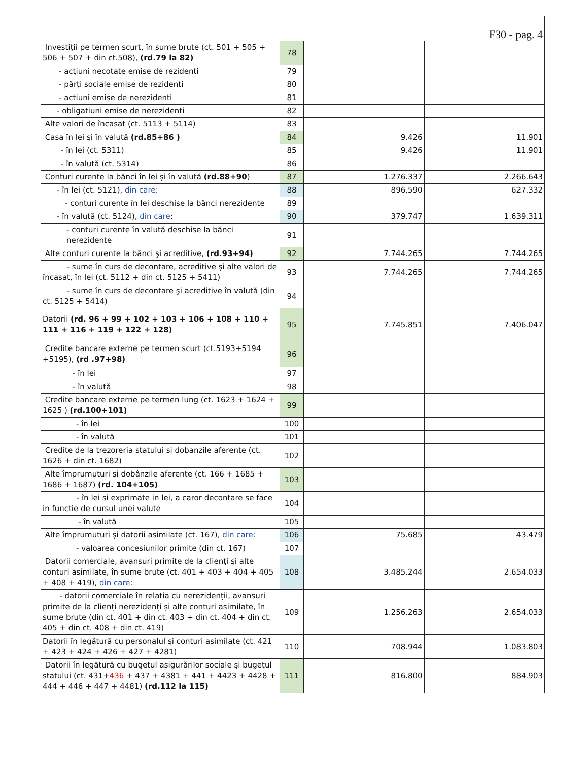| F30 - pag. 4 | | | |
| Investiţii pe termen scurt, în sume brute (ct. 501 + 505 + 506 + 507 + din ct.508), (rd.79 la 82) | 78 | | |
| - acţiuni necotate emise de rezidenti | 79 | | |
| - părţi sociale emise de rezidenti | 80 | | |
| - actiuni emise de nerezidenti | 81 | | |
| - obligatiuni emise de nerezidenti | 82 | | |
| Alte valori de încasat (ct. 5113 + 5114) | 83 | | |
| Casa în lei şi în valută (rd.85+86 ) | 84 | 9.426 | 11.901 |
| - în lei (ct. 5311) | 85 | 9.426 | 11.901 |
| - în valută (ct. 5314) | 86 | | |
| Conturi curente la bănci în lei şi în valută (rd.88+90 ) | 87 | 1.276.337 | 2.266.643 |
| - în lei (ct. 5121), din care : | 88 | 896.590 | 627.332 |
| - conturi curente în lei deschise la bănci nerezidente | 89 | | |
| - în valută (ct. 5124), din care : | 90 | 379.747 | 1.639.311 |
| - conturi curente în valută deschise la bănci nerezidente | 91 | | |
| Alte conturi curente la bănci şi acreditive, (rd.93+94) | 92 | 7.744.265 | 7.744.265 |
| - sume în curs de decontare, acreditive şi alte valori de încasat, în lei (ct. 5112 + din ct. 5125 + 5411) | 93 | 7.744.265 | 7.744.265 |
| - sume în curs de decontare şi acreditive în valută (din ct. 5125 + 5414) | 94 | | |
| Datorii (rd. 96 + 99 + 102 + 103 + 106 + 108 + 110 + 111 + 116 + 119 + 122 + 128) | 95 | 7.745.851 | 7.406.047 |
| Credite bancare externe pe termen scurt (ct.5193+5194 +5195), (rd .97+98) | 96 | | |
| - în lei | 97 | | |
| - în valută | 98 | | |
| Credite bancare externe pe termen lung (ct. 1623 + 1624 + 1625 ) (rd.100+101) | 99 | | |
| - în lei | 100 | | |
| - în valută | 101 | | |
| Credite de la trezoreria statului si dobanzile aferente (ct. 1626 + din ct. 1682) | 102 | | |
| Alte împrumuturi şi dobânzile aferente (ct. 166 + 1685 + 1686 + 1687) (rd. 104+105) | 103 | | |
| - în lei si exprimate in lei, a caror decontare se face in functie de cursul unei valute | 104 | | |
| - în valută | 105 | | |
| Alte împrumuturi şi datorii asimilate (ct. 167), din care: | 106 | 75.685 | 43.479 |
| - valoarea concesiunilor primite (din ct. 167) | 107 | | |
| Datorii comerciale, avansuri primite de la clienţi şi alte conturi asimilate, în sume brute (ct. 401 + 403 + 404 + 405 + 408 + 419), din care : | 108 | 3.485.244 | 2.654.033 |
| - datorii comerciale în relatia cu nerezidenții, avansuri primite de la clienți nerezidenți și alte conturi asimilate, în sume brute (din ct. 401 + din ct. 403 + din ct. 404 + din ct. 405 + din ct. 408 + din ct. 419) | 109 | 1.256.263 | 2.654.033 |
| Datorii în legătură cu personalul şi conturi asimilate (ct. 421 + 423 + 424 + 426 + 427 + 4281) | 110 | 708.944 | 1.083.803 |
| Datorii în legătură cu bugetul asigurărilor sociale şi bugetul statului (ct. 431+ 436 + 437 + 4381 + 441 + 4423 + 4428 + 444 + 446 + 447 + 4481) (rd.112 la 115) | 111 | 816.800 | 884.903 |